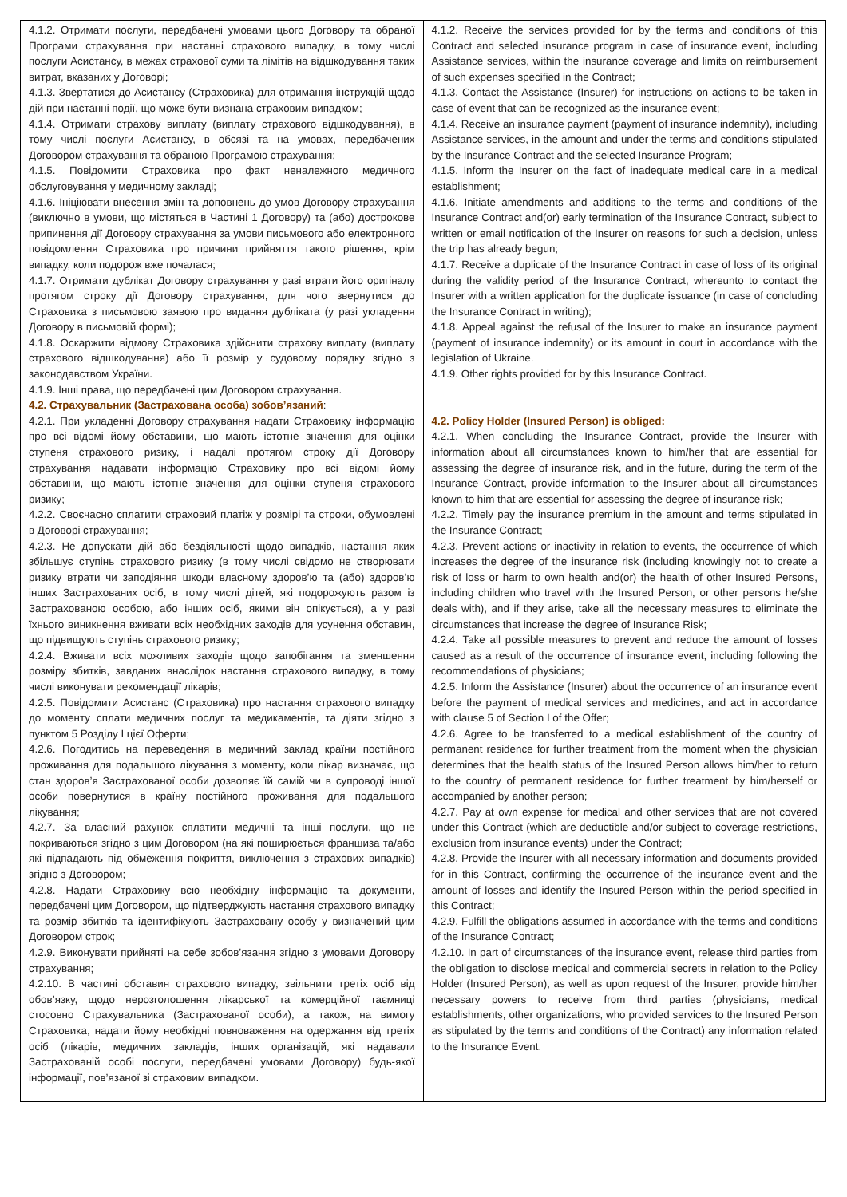| 4.1.2. Отримати послуги, передбачені умовами цього Договору та обраної Програми страхування при настанні страхового випадку, в тому числі послуги Асистансу, в межах страхової суми та лімітів на відшкодування таких витрат, вказаних у Договорі; 4.1.3. Звертатися до Асистансу (Страховика) для отримання інструкцій щодо дій при настанні події, що може бути визнана страховим випадком; 4.1.4. Отримати страхову виплату (виплату страхового відшкодування), в тому числі послуги Асистансу, в обсязі та на умовах, передбачених Договором страхування та обраною Програмою страхування; 4.1.5. Повідомити Страховика про факт неналежного медичного обслуговування у медичному закладі; 4.1.6. Ініціювати внесення змін та доповнень до умов Договору страхування (виключно в умови, що містяться в Частині 1 Договору) та (або) дострокове припинення дії Договору страхування за умови письмового або електронного повідомлення Страховика про причини прийняття такого рішення, крім випадку, коли подорож вже почалася; 4.1.7. Отримати дублікат Договору страхування у разі втрати його оригіналу протягом строку дії Договору страхування, для чого звернутися до Страховика з письмовою заявою про видання дубліката (у разі укладення Договору в письмовій формі); 4.1.8. Оскаржити відмову Страховика здійснити страхову виплату (виплату страхового відшкодування) або її розмір у судовому порядку згідно з законодавством України. 4.1.9. Інші права, що передбачені цим Договором страхування. 4.2. Страхувальник (Застрахована особа) зобов’язаний : 4.2.1. При укладенні Договору страхування надати Страховику інформацію про всі відомі йому обставини, що мають істотне значення для оцінки ступеня страхового ризику, і надалі протягом строку дії Договору страхування надавати інформацію Страховику про всі відомі йому обставини, що мають істотне значення для оцінки ступеня страхового ризику; 4.2.2. Своєчасно сплатити страховий платіж у розмірі та строки, обумовлені в Договорі страхування; 4.2.3. Не допускати дій або бездіяльності щодо випадків, настання яких збільшує ступінь страхового ризику (в тому числі свідомо не створювати ризику втрати чи заподіяння шкоди власному здоров’ю та (або) здоров’ю інших Застрахованих осіб, в тому числі дітей, які подорожують разом із Застрахованою особою, або інших осіб, якими він опікується), а у разі їхнього виникнення вживати всіх необхідних заходів для усунення обставин, що підвищують ступінь страхового ризику; 4.2.4. Вживати всіх можливих заходів щодо запобігання та зменшення розміру збитків, завданих внаслідок настання страхового випадку, в тому числі виконувати рекомендації лікарів; 4.2.5. Повідомити Асистанс (Страховика) про настання страхового випадку до моменту сплати медичних послуг та медикаментів, та діяти згідно з пунктом 5 Розділу І цієї Оферти; 4.2.6. Погодитись на переведення в медичний заклад країни постійного проживання для подальшого лікування з моменту, коли лікар визначає, що стан здоров’я Застрахованої особи дозволяє їй самій чи в супроводі іншої особи повернутися в країну постійного проживання для подальшого лікування; 4.2.7. За власний рахунок сплатити медичні та інші послуги, що не покриваються згідно з цим Договором (на які поширюється франшиза та/або які підпадають під обмеження покриття, виключення з страхових випадків) згідно з Договором; 4.2.8. Надати Страховику всю необхідну інформацію та документи, передбачені цим Договором, що підтверджують настання страхового випадку та розмір збитків та ідентифікують Застраховану особу у визначений цим Договором строк; 4.2.9. Виконувати прийняті на себе зобов’язання згідно з умовами Договору страхування; 4.2.10. В частині обставин страхового випадку, звільнити третіх осіб від обов’язку, щодо нерозголошення лікарської та комерційної таємниці стосовно Страхувальника (Застрахованої особи), а також, на вимогу Страховика, надати йому необхідні повноваження на одержання від третіх осіб (лікарів, медичних закладів, інших організацій, які надавали Застрахованій особі послуги, передбачені умовами Договору) будь-якої інформації, пов’язаної зі страховим випадком. | 4.1.2. Receive the services provided for by the terms and conditions of this Contract and selected insurance program in case of insurance event, including Assistance services, within the insurance coverage and limits on reimbursement of such expenses specified in the Contract; 4.1.3. Contact the Assistance (Insurer) for instructions on actions to be taken in case of event that can be recognized as the insurance event; 4.1.4. Receive an insurance payment (payment of insurance indemnity), including Assistance services, in the amount and under the terms and conditions stipulated by the Insurance Contract and the selected Insurance Program; 4.1.5. Inform the Insurer on the fact of inadequate medical care in a medical establishment; 4.1.6. Initiate amendments and additions to the terms and conditions of the Insurance Contract and(or) early termination of the Insurance Contract, subject to written or email notification of the Insurer on reasons for such a decision, unless the trip has already begun; 4.1.7. Receive a duplicate of the Insurance Contract in case of loss of its original during the validity period of the Insurance Contract, whereunto to contact the Insurer with a written application for the duplicate issuance (in case of concluding the Insurance Contract in writing); 4.1.8. Appeal against the refusal of the Insurer to make an insurance payment (payment of insurance indemnity) or its amount in court in accordance with the legislation of Ukraine. 4.1.9. Other rights provided for by this Insurance Contract. 4.2. Policy Holder (Insured Person) is obliged: 4.2.1. When concluding the Insurance Contract, provide the Insurer with information about all circumstances known to him/her that are essential for assessing the degree of insurance risk, and in the future, during the term of the Insurance Contract, provide information to the Insurer about all circumstances known to him that are essential for assessing the degree of insurance risk; 4.2.2. Timely pay the insurance premium in the amount and terms stipulated in the Insurance Contract; 4.2.3. Prevent actions or inactivity in relation to events, the occurrence of which increases the degree of the insurance risk (including knowingly not to create a risk of loss or harm to own health and(or) the health of other Insured Persons, including children who travel with the Insured Person, or other persons he/she deals with), and if they arise, take all the necessary measures to eliminate the circumstances that increase the degree of Insurance Risk; 4.2.4. Take all possible measures to prevent and reduce the amount of losses caused as a result of the occurrence of insurance event, including following the recommendations of physicians; 4.2.5. Inform the Assistance (Insurer) about the occurrence of an insurance event before the payment of medical services and medicines, and act in accordance with clause 5 of Section I of the Offer; 4.2.6. Agree to be transferred to a medical establishment of the country of permanent residence for further treatment from the moment when the physician determines that the health status of the Insured Person allows him/her to return to the country of permanent residence for further treatment by him/herself or accompanied by another person; 4.2.7. Pay at own expense for medical and other services that are not covered under this Contract (which are deductible and/or subject to coverage restrictions, exclusion from insurance events) under the Contract; 4.2.8. Provide the Insurer with all necessary information and documents provided for in this Contract, confirming the occurrence of the insurance event and the amount of losses and identify the Insured Person within the period specified in this Contract; 4.2.9. Fulfill the obligations assumed in accordance with the terms and conditions of the Insurance Contract; 4.2.10. In part of circumstances of the insurance event, release third parties from the obligation to disclose medical and commercial secrets in relation to the Policy Holder (Insured Person), as well as upon request of the Insurer, provide him/her necessary powers to receive from third parties (physicians, medical establishments, other organizations, who provided services to the Insured Person as stipulated by the terms and conditions of the Contract) any information related to the Insurance Event. |